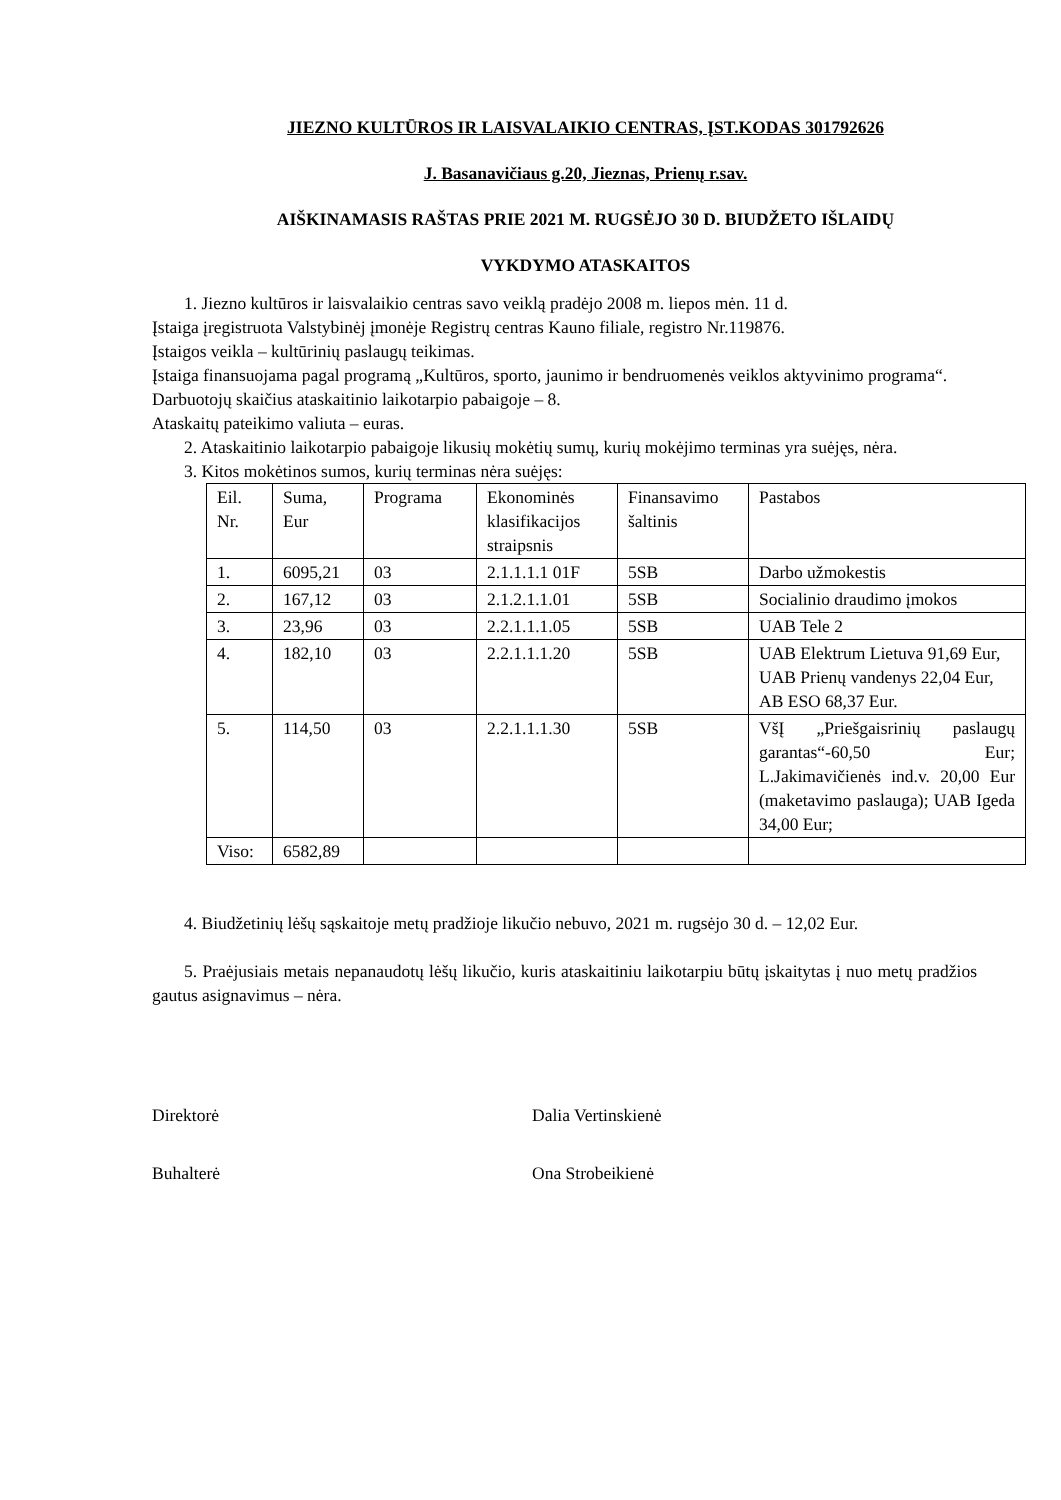JIEZNO KULTŪROS IR LAISVALAIKIO CENTRAS, ĮST.KODAS 301792626
J. Basanavičiaus g.20, Jieznas, Prienų r.sav.
AIŠKINAMASIS RAŠTAS PRIE 2021 M. RUGSĖJO 30 D. BIUDŽETO IŠLAIDŲ
VYKDYMO ATASKAITOS
1. Jiezno kultūros ir laisvalaikio centras savo veiklą pradėjo 2008 m. liepos mėn. 11 d.
Įstaiga įregistruota Valstybinėj įmonėje Registrų centras Kauno filiale, registro Nr.119876.
Įstaigos veikla – kultūrinių paslaugų teikimas.
Įstaiga finansuojama pagal programą „Kultūros, sporto, jaunimo ir bendruomenės veiklos aktyvinimo programa“.
Darbuotojų skaičius ataskaitinio laikotarpio pabaigoje – 8.
Ataskaitų pateikimo valiuta – euras.
2. Ataskaitinio laikotarpio pabaigoje likusių mokėtių sumų, kurių mokėjimo terminas yra suėjęs, nėra.
3. Kitos mokėtinos sumos, kurių terminas nėra suėjęs:
| Eil. Nr. | Suma, Eur | Programa | Ekonominės klasifikacijos straipsnis | Finansavimo šaltinis | Pastabos |
| 1. | 6095,21 | 03 | 2.1.1.1.1 01F | 5SB | Darbo užmokestis |
| 2. | 167,12 | 03 | 2.1.2.1.1.01 | 5SB | Socialinio draudimo įmokos |
| 3. | 23,96 | 03 | 2.2.1.1.1.05 | 5SB | UAB Tele 2 |
| 4. | 182,10 | 03 | 2.2.1.1.1.20 | 5SB | UAB Elektrum Lietuva 91,69 Eur, UAB Prienų vandenys 22,04 Eur, AB ESO 68,37 Eur. |
| 5. | 114,50 | 03 | 2.2.1.1.1.30 | 5SB | VšĮ „Priešgaisrinių paslaugų garantas“-60,50 Eur; L.Jakimavičienės ind.v. 20,00 Eur (maketavimo paslauga); UAB Igeda 34,00 Eur; |
| Viso: | 6582,89 | | | | |
4. Biudžetinių lėšų sąskaitoje metų pradžioje likučio nebuvo, 2021 m. rugsėjo 30 d. – 12,02 Eur.
5. Praėjusiais metais nepanaudotų lėšų likučio, kuris ataskaitiniu laikotarpiu būtų įskaitytas į nuo metų pradžios gautus asignavimus – nėra.
Direktorė Dalia Vertinskienė
Buhalterė Ona Strobeikienė